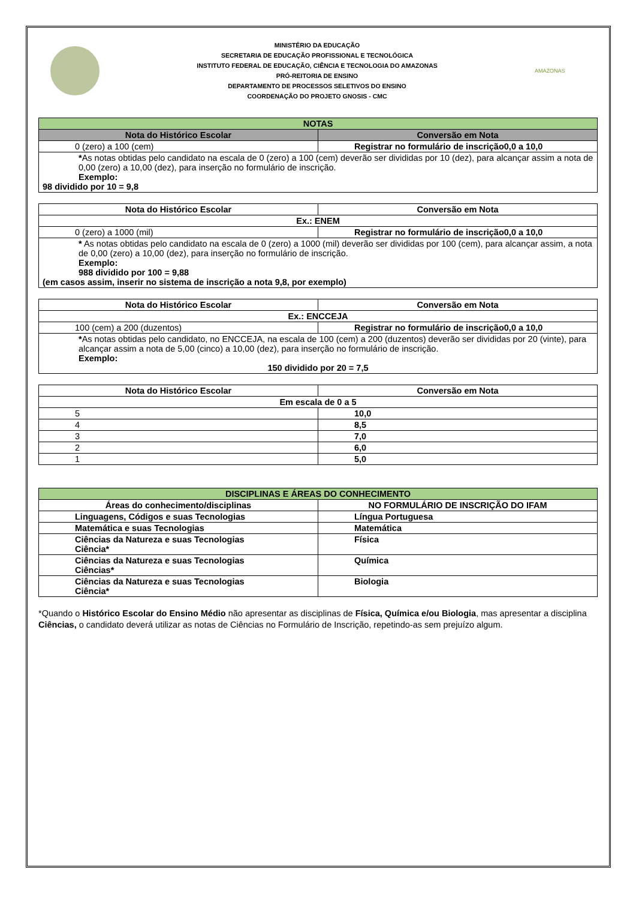MINISTÉRIO DA EDUCAÇÃO
SECRETARIA DE EDUCAÇÃO PROFISSIONAL E TECNOLÓGICA
INSTITUTO FEDERAL DE EDUCAÇÃO, CIÊNCIA E TECNOLOGIA DO AMAZONAS
PRÓ-REITORIA DE ENSINO
DEPARTAMENTO DE PROCESSOS SELETIVOS DO ENSINO
COORDENAÇÃO DO PROJETO GNOSIS - CMC
AMAZONAS
| NOTAS | |
| --- | --- |
| Nota do Histórico Escolar | Conversão em Nota |
| 0 (zero) a 100 (cem) | Registrar no formulário de inscrição0,0 a 10,0 |
| * As notas obtidas pelo candidato na escala de 0 (zero) a 100 (cem) deverão ser divididas por 10 (dez), para alcançar assim a nota de 0,00 (zero) a 10,00 (dez), para inserção no formulário de inscrição. Exemplo: 98 dividido por 10 = 9,8 | |
| Nota do Histórico Escolar | Conversão em Nota |
| --- | --- |
| Ex.: ENEM | |
| 0 (zero) a 1000 (mil) | Registrar no formulário de inscrição0,0 a 10,0 |
| * As notas obtidas pelo candidato na escala de 0 (zero) a 1000 (mil) deverão ser divididas por 100 (cem), para alcançar assim, a nota de 0,00 (zero) a 10,00 (dez), para inserção no formulário de inscrição. Exemplo: 988 dividido por 100 = 9,88 (em casos assim, inserir no sistema de inscrição a nota 9,8, por exemplo) | |
| Nota do Histórico Escolar | Conversão em Nota |
| --- | --- |
| Ex.: ENCCEJA | |
| 100 (cem) a 200 (duzentos) | Registrar no formulário de inscrição0,0 a 10,0 |
| * As notas obtidas pelo candidato, no ENCCEJA, na escala de 100 (cem) a 200 (duzentos) deverão ser divididas por 20 (vinte), para alcançar assim a nota de 5,00 (cinco) a 10,00 (dez), para inserção no formulário de inscrição. Exemplo: 150 dividido por 20 = 7,5 | |
| Nota do Histórico Escolar | Conversão em Nota |
| --- | --- |
| Em escala de 0 a 5 | |
| 5 | 10,0 |
| 4 | 8,5 |
| 3 | 7,0 |
| 2 | 6,0 |
| 1 | 5,0 |
| DISCIPLINAS E ÁREAS DO CONHECIMENTO | |
| --- | --- |
| Áreas do conhecimento/disciplinas | NO FORMULÁRIO DE INSCRIÇÃO DO IFAM |
| Linguagens, Códigos e suas Tecnologias | Língua Portuguesa |
| Matemática e suas Tecnologias | Matemática |
| Ciências da Natureza e suas Tecnologias Ciência* | Física |
| Ciências da Natureza e suas Tecnologias Ciências* | Química |
| Ciências da Natureza e suas Tecnologias Ciência* | Biologia |
*Quando o Histórico Escolar do Ensino Médio não apresentar as disciplinas de Física, Química e/ou Biologia, mas apresentar a disciplina Ciências, o candidato deverá utilizar as notas de Ciências no Formulário de Inscrição, repetindo-as sem prejuízo algum.